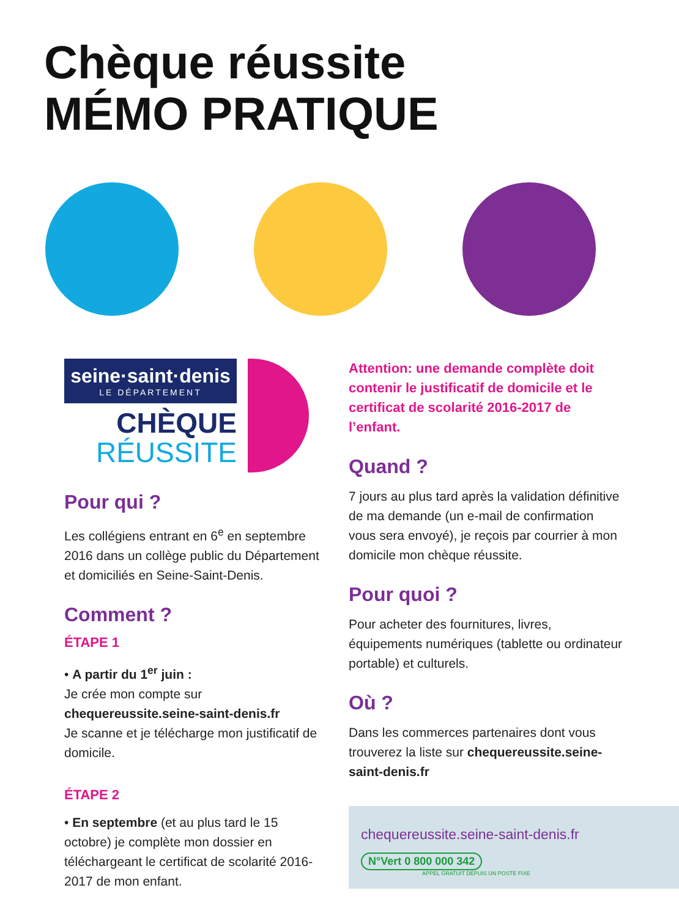Chèque réussite
MÉMO PRATIQUE
seine·saint·denis
LE DÉPARTEMENT
CHÈQUE
RÉUSSITE
Pour qui ?
Les collégiens entrant en 6<sup>e</sup> en septembre 2016 dans un collège public du Département et domiciliés en Seine-Saint-Denis.
Comment ?
ÉTAPE 1
• A partir du 1<sup>er</sup> juin :
Je crée mon compte sur
chequereussite.seine-saint-denis.fr
Je scanne et je télécharge mon justificatif de domicile.
ÉTAPE 2
• En septembre (et au plus tard le 15 octobre) je complète mon dossier en téléchargeant le certificat de scolarité 2016-2017 de mon enfant.
Attention: une demande complète doit contenir le justificatif de domicile et le certificat de scolarité 2016-2017 de l’enfant.
Quand ?
7 jours au plus tard après la validation définitive de ma demande (un e-mail de confirmation vous sera envoyé), je reçois par courrier à mon domicile mon chèque réussite.
Pour quoi ?
Pour acheter des fournitures, livres, équipements numériques (tablette ou ordinateur portable) et culturels.
Où ?
Dans les commerces partenaires dont vous trouverez la liste sur chequereussite.seine-saint-denis.fr
chequereussite.seine-saint-denis.fr
N°Vert 0 800 000 342
APPEL GRATUIT DEPUIS UN POSTE FIXE